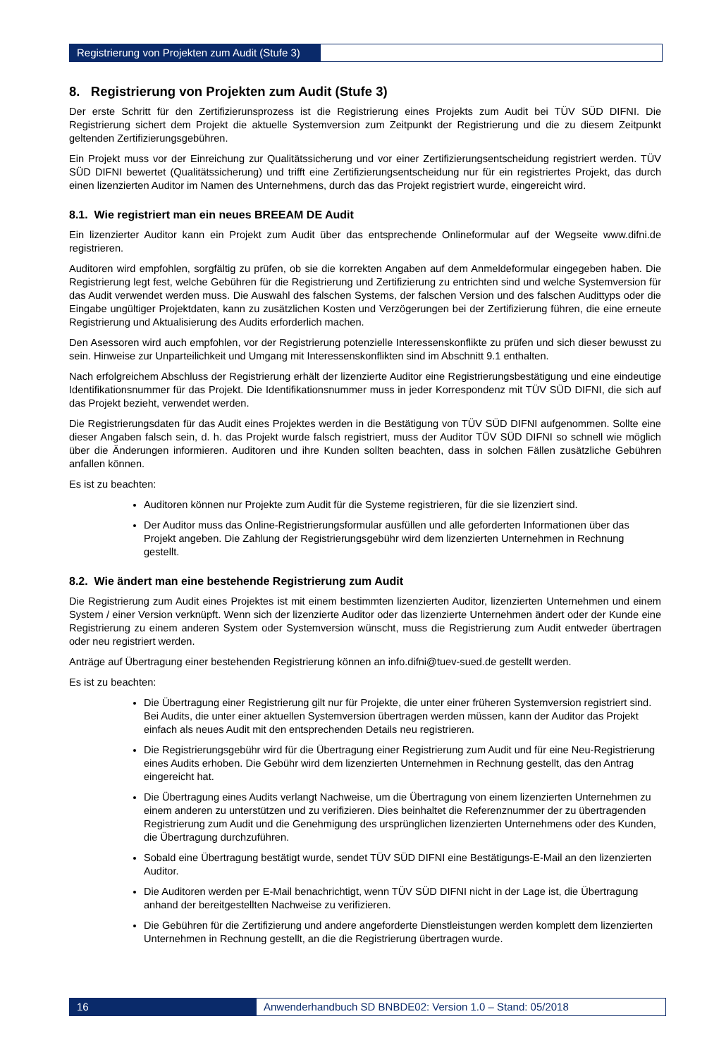Registrierung von Projekten zum Audit (Stufe 3)
8. Registrierung von Projekten zum Audit (Stufe 3)
Der erste Schritt für den Zertifizierunsprozess ist die Registrierung eines Projekts zum Audit bei TÜV SÜD DIFNI. Die Registrierung sichert dem Projekt die aktuelle Systemversion zum Zeitpunkt der Registrierung und die zu diesem Zeitpunkt geltenden Zertifizierungsgebühren.
Ein Projekt muss vor der Einreichung zur Qualitätssicherung und vor einer Zertifizierungsentscheidung registriert werden. TÜV SÜD DIFNI bewertet (Qualitätssicherung) und trifft eine Zertifizierungsentscheidung nur für ein registriertes Projekt, das durch einen lizenzierten Auditor im Namen des Unternehmens, durch das das Projekt registriert wurde, eingereicht wird.
8.1. Wie registriert man ein neues BREEAM DE Audit
Ein lizenzierter Auditor kann ein Projekt zum Audit über das entsprechende Onlineformular auf der Wegseite www.difni.de registrieren.
Auditoren wird empfohlen, sorgfältig zu prüfen, ob sie die korrekten Angaben auf dem Anmeldeformular eingegeben haben. Die Registrierung legt fest, welche Gebühren für die Registrierung und Zertifizierung zu entrichten sind und welche Systemversion für das Audit verwendet werden muss. Die Auswahl des falschen Systems, der falschen Version und des falschen Audittyps oder die Eingabe ungültiger Projektdaten, kann zu zusätzlichen Kosten und Verzögerungen bei der Zertifizierung führen, die eine erneute Registrierung und Aktualisierung des Audits erforderlich machen.
Den Asessoren wird auch empfohlen, vor der Registrierung potenzielle Interessenskonflikte zu prüfen und sich dieser bewusst zu sein. Hinweise zur Unparteilichkeit und Umgang mit Interessenskonflikten sind im Abschnitt 9.1 enthalten.
Nach erfolgreichem Abschluss der Registrierung erhält der lizenzierte Auditor eine Registrierungsbestätigung und eine eindeutige Identifikationsnummer für das Projekt. Die Identifikationsnummer muss in jeder Korrespondenz mit TÜV SÜD DIFNI, die sich auf das Projekt bezieht, verwendet werden.
Die Registrierungsdaten für das Audit eines Projektes werden in die Bestätigung von TÜV SÜD DIFNI aufgenommen. Sollte eine dieser Angaben falsch sein, d. h. das Projekt wurde falsch registriert, muss der Auditor TÜV SÜD DIFNI so schnell wie möglich über die Änderungen informieren. Auditoren und ihre Kunden sollten beachten, dass in solchen Fällen zusätzliche Gebühren anfallen können.
Es ist zu beachten:
Auditoren können nur Projekte zum Audit für die Systeme registrieren, für die sie lizenziert sind.
Der Auditor muss das Online-Registrierungsformular ausfüllen und alle geforderten Informationen über das Projekt angeben. Die Zahlung der Registrierungsgebühr wird dem lizenzierten Unternehmen in Rechnung gestellt.
8.2. Wie ändert man eine bestehende Registrierung zum Audit
Die Registrierung zum Audit eines Projektes ist mit einem bestimmten lizenzierten Auditor, lizenzierten Unternehmen und einem System / einer Version verknüpft. Wenn sich der lizenzierte Auditor oder das lizenzierte Unternehmen ändert oder der Kunde eine Registrierung zu einem anderen System oder Systemversion wünscht, muss die Registrierung zum Audit entweder übertragen oder neu registriert werden.
Anträge auf Übertragung einer bestehenden Registrierung können an info.difni@tuev-sued.de gestellt werden.
Es ist zu beachten:
Die Übertragung einer Registrierung gilt nur für Projekte, die unter einer früheren Systemversion registriert sind. Bei Audits, die unter einer aktuellen Systemversion übertragen werden müssen, kann der Auditor das Projekt einfach als neues Audit mit den entsprechenden Details neu registrieren.
Die Registrierungsgebühr wird für die Übertragung einer Registrierung zum Audit und für eine Neu-Registrierung eines Audits erhoben. Die Gebühr wird dem lizenzierten Unternehmen in Rechnung gestellt, das den Antrag eingereicht hat.
Die Übertragung eines Audits verlangt Nachweise, um die Übertragung von einem lizenzierten Unternehmen zu einem anderen zu unterstützen und zu verifizieren. Dies beinhaltet die Referenznummer der zu übertragenden Registrierung zum Audit und die Genehmigung des ursprünglichen lizenzierten Unternehmens oder des Kunden, die Übertragung durchzuführen.
Sobald eine Übertragung bestätigt wurde, sendet TÜV SÜD DIFNI eine Bestätigungs-E-Mail an den lizenzierten Auditor.
Die Auditoren werden per E-Mail benachrichtigt, wenn TÜV SÜD DIFNI nicht in der Lage ist, die Übertragung anhand der bereitgestellten Nachweise zu verifizieren.
Die Gebühren für die Zertifizierung und andere angeforderte Dienstleistungen werden komplett dem lizenzierten Unternehmen in Rechnung gestellt, an die die Registrierung übertragen wurde.
16 Anwenderhandbuch SD BNBDE02: Version 1.0 – Stand: 05/2018